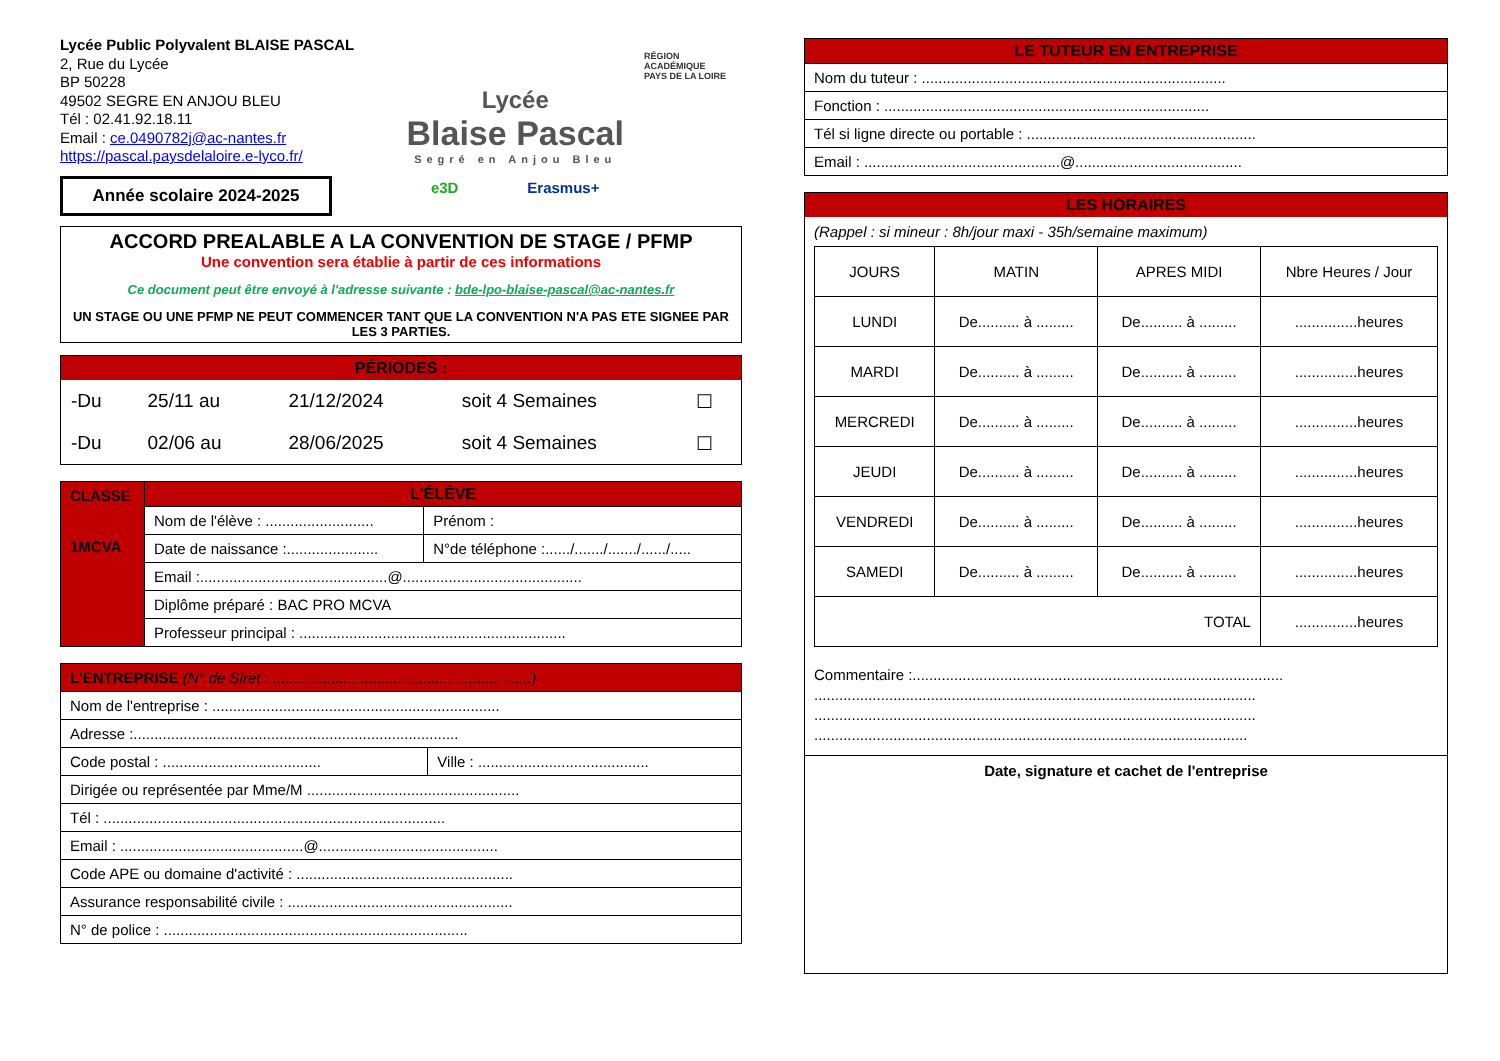Lycée Public Polyvalent BLAISE PASCAL
2, Rue du Lycée
BP 50228
49502 SEGRE EN ANJOU BLEU
Tél : 02.41.92.18.11
Email : ce.0490782j@ac-nantes.fr
https://pascal.paysdelaloire.e-lyco.fr/
Année scolaire 2024-2025
Lycée
Blaise Pascal
Segré en Anjou Bleu
e3D Erasmus+
RÉGION ACADÉMIQUE
PAYS DE LA LOIRE
ACCORD PREALABLE A LA CONVENTION DE STAGE / PFMP
Une convention sera établie à partir de ces informations
Ce document peut être envoyé à l'adresse suivante : bde-lpo-blaise-pascal@ac-nantes.fr
UN STAGE OU UNE PFMP NE PEUT COMMENCER TANT QUE LA CONVENTION N'A PAS ETE SIGNEE PAR LES 3 PARTIES.
PÉRIODES :
| -Du | 25/11 au | 21/12/2024 | soit 4 Semaines | ☐ |
| -Du | 02/06 au | 28/06/2025 | soit 4 Semaines | ☐ |
| CLASSE 1MCVA | L'ÉLÈVE | |
| | Nom de l'élève : .......................... | Prénom : |
| | Date de naissance :...................... | N°de téléphone :....../......./......./....../..... |
| | Email :.............................................@........................................... | |
| | Diplôme préparé : BAC PRO MCVA | |
| | Professeur principal : ................................................................ | |
| L'ENTREPRISE (N° de Siret : ..............................................................) | |
| Nom de l'entreprise : ..................................................................... | |
| Adresse :.............................................................................. | |
| Code postal : ...................................... | Ville : ......................................... |
| Dirigée ou représentée par Mme/M ................................................... | |
| Tél : .................................................................................. | |
| Email : ............................................@........................................... | |
| Code APE ou domaine d'activité : .................................................... | |
| Assurance responsabilité civile : ...................................................... | |
| N° de police : ......................................................................... | |
| LE TUTEUR EN ENTREPRISE |
| Nom du tuteur : ......................................................................... |
| Fonction : .............................................................................. |
| Tél si ligne directe ou portable : ....................................................... |
| Email : ...............................................@........................................ |
LES HORAIRES
(Rappel : si mineur : 8h/jour maxi - 35h/semaine maximum)
| JOURS | MATIN | APRES MIDI | Nbre Heures / Jour |
| LUNDI | De.......... à ......... | De.......... à ......... | ...............heures |
| MARDI | De.......... à ......... | De.......... à ......... | ...............heures |
| MERCREDI | De.......... à ......... | De.......... à ......... | ...............heures |
| JEUDI | De.......... à ......... | De.......... à ......... | ...............heures |
| VENDREDI | De.......... à ......... | De.......... à ......... | ...............heures |
| SAMEDI | De.......... à ......... | De.......... à ......... | ...............heures |
| TOTAL | | | ...............heures |
Commentaire :.........................................................................................
..........................................................................................................
..........................................................................................................
........................................................................................................
Date, signature et cachet de l'entreprise